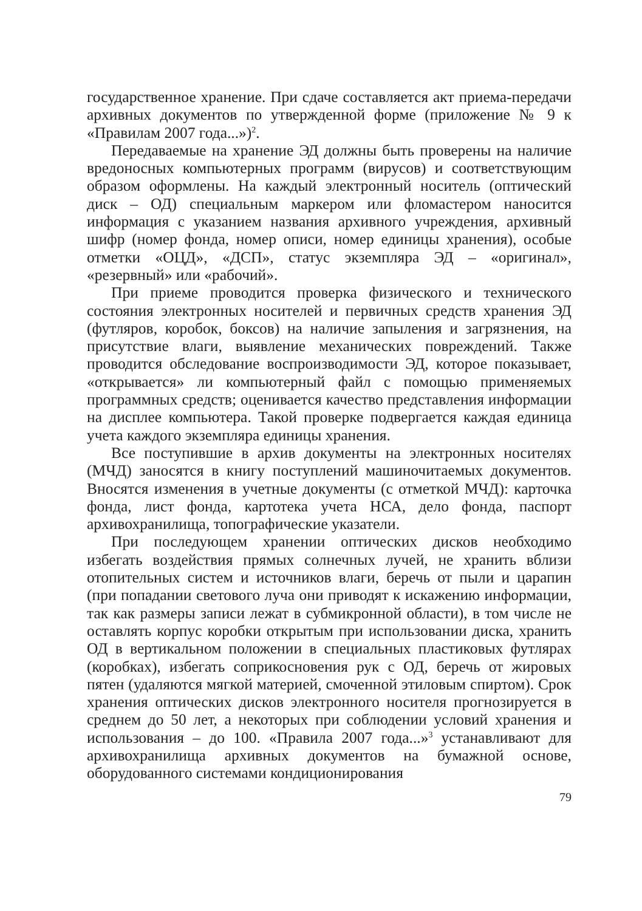государственное хранение. При сдаче составляется акт приема-передачи архивных документов по утвержденной форме (приложение № 9 к «Правилам 2007 года...»)<sup>2</sup>.
Передаваемые на хранение ЭД должны быть проверены на наличие вредоносных компьютерных программ (вирусов) и соответствующим образом оформлены. На каждый электронный носитель (оптический диск – ОД) специальным маркером или фломастером наносится информация с указанием названия архивного учреждения, архивный шифр (номер фонда, номер описи, номер единицы хранения), особые отметки «ОЦД», «ДСП», статус экземпляра ЭД – «оригинал», «резервный» или «рабочий».
При приеме проводится проверка физического и технического состояния электронных носителей и первичных средств хранения ЭД (футляров, коробок, боксов) на наличие запыления и загрязнения, на присутствие влаги, выявление механических повреждений. Также проводится обследование воспроизводимости ЭД, которое показывает, «открывается» ли компьютерный файл с помощью применяемых программных средств; оценивается качество представления информации на дисплее компьютера. Такой проверке подвергается каждая единица учета каждого экземпляра единицы хранения.
Все поступившие в архив документы на электронных носителях (МЧД) заносятся в книгу поступлений машиночитаемых документов. Вносятся изменения в учетные документы (с отметкой МЧД): карточка фонда, лист фонда, картотека учета НСА, дело фонда, паспорт архивохранилища, топографические указатели.
При последующем хранении оптических дисков необходимо избегать воздействия прямых солнечных лучей, не хранить вблизи отопительных систем и источников влаги, беречь от пыли и царапин (при попадании светового луча они приводят к искажению информации, так как размеры записи лежат в субмикронной области), в том числе не оставлять корпус коробки открытым при использовании диска, хранить ОД в вертикальном положении в специальных пластиковых футлярах (коробках), избегать соприкосновения рук с ОД, беречь от жировых пятен (удаляются мягкой материей, смоченной этиловым спиртом). Срок хранения оптических дисков электронного носителя прогнозируется в среднем до 50 лет, а некоторых при соблюдении условий хранения и использования – до 100. «Правила 2007 года...»<sup>3</sup> устанавливают для архивохранилища архивных документов на бумажной основе, оборудованного системами кондиционирования
79